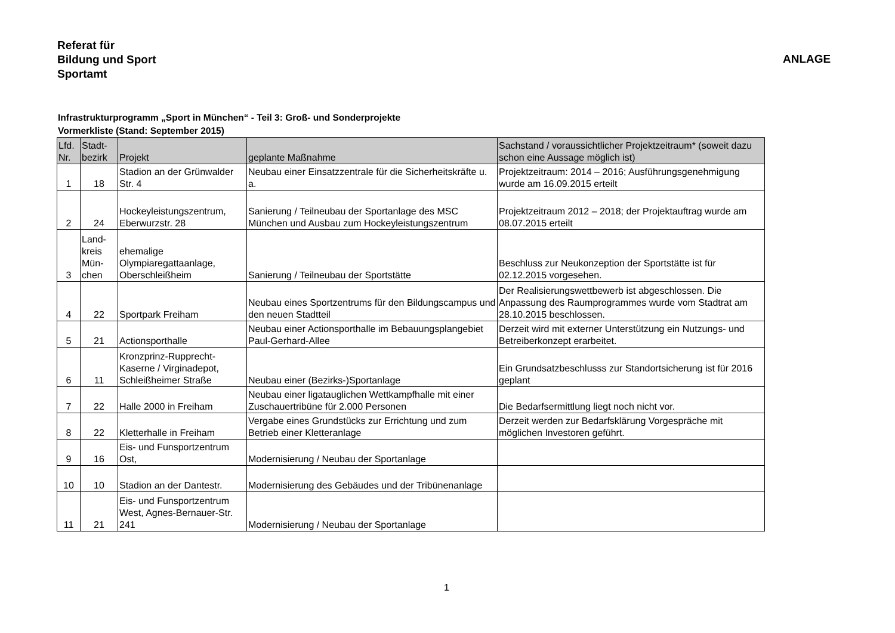Referat für
Bildung und Sport
Sportamt
ANLAGE
Infrastrukturprogramm „Sport in München“ - Teil 3: Groß- und Sonderprojekte
Vormerkliste (Stand: September 2015)
| Lfd. Nr. | Stadt- bezirk | Projekt | geplante Maßnahme | Sachstand / voraussichtlicher Projektzeitraum* (soweit dazu schon eine Aussage möglich ist) |
| --- | --- | --- | --- | --- |
| 1 | 18 | Stadion an der Grünwalder Str. 4 | Neubau einer Einsatzzentrale für die Sicherheitskräfte u. a. | Projektzeitraum: 2014 – 2016; Ausführungsgenehmigung wurde am 16.09.2015 erteilt |
| 2 | 24 | Hockeyleistungszentrum, Eberwurzstr. 28 | Sanierung / Teilneubau der Sportanlage des MSC München und Ausbau zum Hockeyleistungszentrum | Projektzeitraum 2012 – 2018; der Projektauftrag wurde am 08.07.2015 erteilt |
| 3 | Land- kreis Mün- chen | ehemalige Olympiaregattaanlage, Oberschleißheim | Sanierung / Teilneubau der Sportstätte | Beschluss zur Neukonzeption der Sportstätte ist für 02.12.2015 vorgesehen. |
| 4 | 22 | Sportpark Freiham | Neubau eines Sportzentrums für den Bildungscampus und den neuen Stadtteil | Der Realisierungswettbewerb ist abgeschlossen. Die Anpassung des Raumprogrammes wurde vom Stadtrat am 28.10.2015 beschlossen. |
| 5 | 21 | Actionsporthalle | Neubau einer Actionsporthalle im Bebauungsplangebiet Paul-Gerhard-Allee | Derzeit wird mit externer Unterstützung ein Nutzungs- und Betreiberkonzept erarbeitet. |
| 6 | 11 | Kronzprinz-Rupprecht-Kaserne / Virginadepot, Schleißheimer Straße | Neubau einer (Bezirks-)Sportanlage | Ein Grundsatzbeschlusss zur Standortsicherung ist für 2016 geplant |
| 7 | 22 | Halle 2000 in Freiham | Neubau einer ligatauglichen Wettkampfhalle mit einer Zuschauertribüne für 2.000 Personen | Die Bedarfsermittlung liegt noch nicht vor. |
| 8 | 22 | Kletterhalle in Freiham | Vergabe eines Grundstücks zur Errichtung und zum Betrieb einer Kletteranlage | Derzeit werden zur Bedarfsklärung Vorgespräche mit möglichen Investoren geführt. |
| 9 | 16 | Eis- und Funsportzentrum Ost, | Modernisierung / Neubau der Sportanlage | |
| 10 | 10 | Stadion an der Dantestr. | Modernisierung des Gebäudes und der Tribünenanlage | |
| 11 | 21 | Eis- und Funsportzentrum West, Agnes-Bernauer-Str. 241 | Modernisierung / Neubau der Sportanlage | |
1